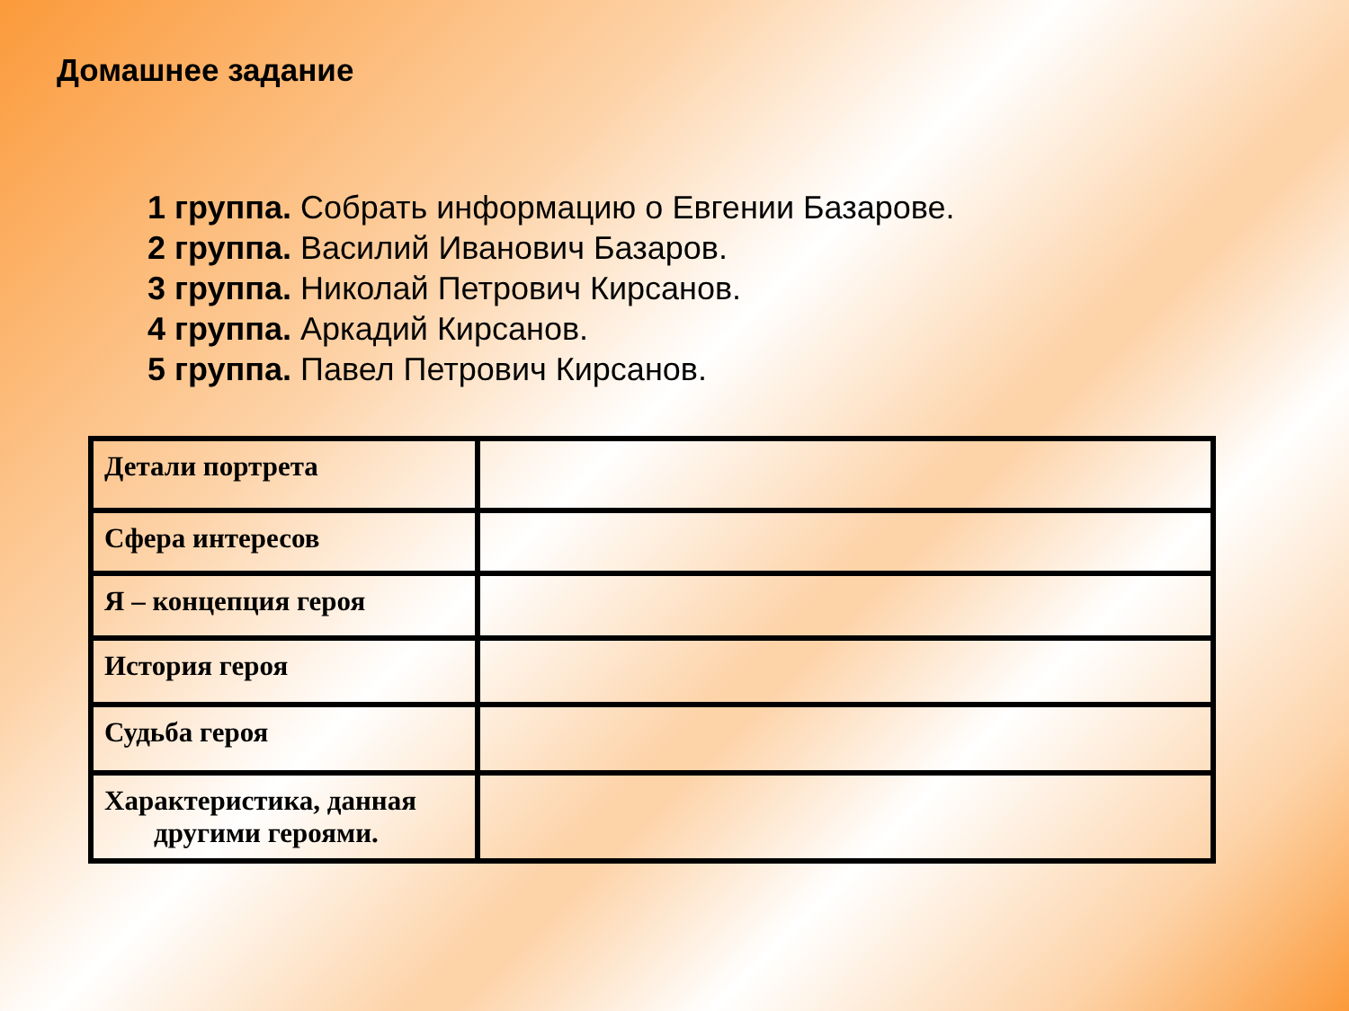Домашнее задание
1 группа. Собрать информацию о Евгении Базарове.
2 группа. Василий Иванович Базаров.
3 группа. Николай Петрович Кирсанов.
4 группа. Аркадий Кирсанов.
5 группа. Павел Петрович Кирсанов.
| Детали портрета | |
| Сфера интересов | |
| Я – концепция героя | |
| История героя | |
| Судьба героя | |
| Характеристика, данная другими героями. | |